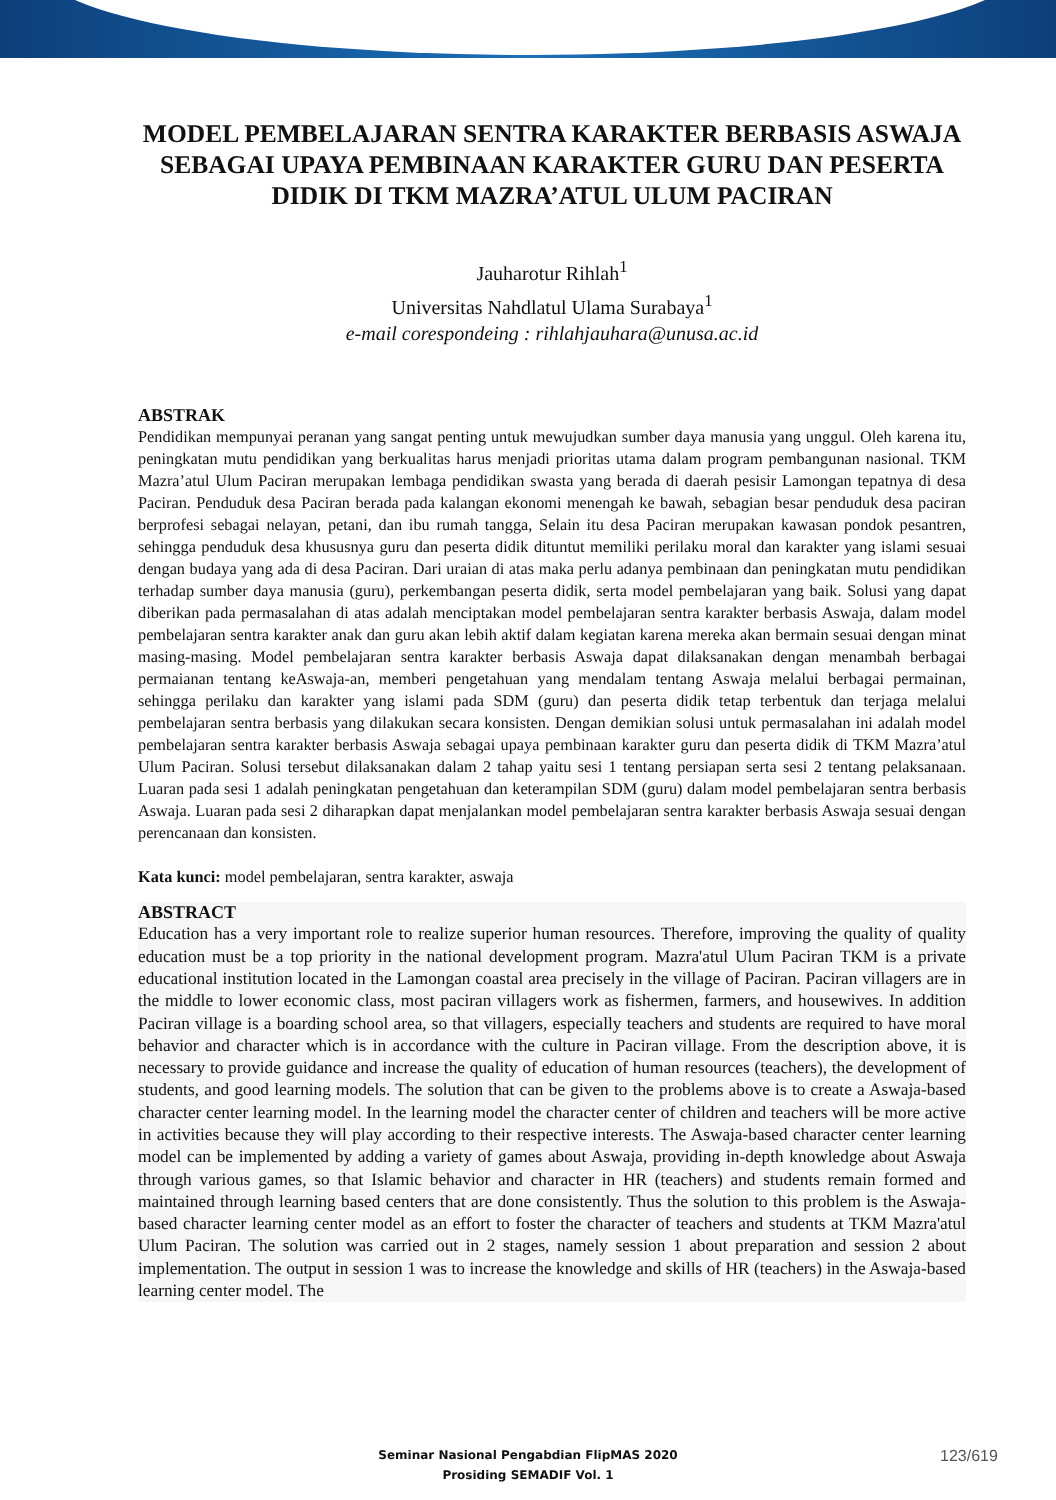MODEL PEMBELAJARAN SENTRA KARAKTER BERBASIS ASWAJA SEBAGAI UPAYA PEMBINAAN KARAKTER GURU DAN PESERTA DIDIK DI TKM MAZRA’ATUL ULUM PACIRAN
Jauharotur Rihlah<sup>1</sup>
Universitas Nahdlatul Ulama Surabaya<sup>1</sup>
e-mail corespondeing : rihlahjauhara@unusa.ac.id
ABSTRAK
Pendidikan mempunyai peranan yang sangat penting untuk mewujudkan sumber daya manusia yang unggul. Oleh karena itu, peningkatan mutu pendidikan yang berkualitas harus menjadi prioritas utama dalam program pembangunan nasional. TKM Mazra’atul Ulum Paciran merupakan lembaga pendidikan swasta yang berada di daerah pesisir Lamongan tepatnya di desa Paciran. Penduduk desa Paciran berada pada kalangan ekonomi menengah ke bawah, sebagian besar penduduk desa paciran berprofesi sebagai nelayan, petani, dan ibu rumah tangga, Selain itu desa Paciran merupakan kawasan pondok pesantren, sehingga penduduk desa khususnya guru dan peserta didik dituntut memiliki perilaku moral dan karakter yang islami sesuai dengan budaya yang ada di desa Paciran. Dari uraian di atas maka perlu adanya pembinaan dan peningkatan mutu pendidikan terhadap sumber daya manusia (guru), perkembangan peserta didik, serta model pembelajaran yang baik. Solusi yang dapat diberikan pada permasalahan di atas adalah menciptakan model pembelajaran sentra karakter berbasis Aswaja, dalam model pembelajaran sentra karakter anak dan guru akan lebih aktif dalam kegiatan karena mereka akan bermain sesuai dengan minat masing-masing. Model pembelajaran sentra karakter berbasis Aswaja dapat dilaksanakan dengan menambah berbagai permaianan tentang keAswaja-an, memberi pengetahuan yang mendalam tentang Aswaja melalui berbagai permainan, sehingga perilaku dan karakter yang islami pada SDM (guru) dan peserta didik tetap terbentuk dan terjaga melalui pembelajaran sentra berbasis yang dilakukan secara konsisten. Dengan demikian solusi untuk permasalahan ini adalah model pembelajaran sentra karakter berbasis Aswaja sebagai upaya pembinaan karakter guru dan peserta didik di TKM Mazra’atul Ulum Paciran. Solusi tersebut dilaksanakan dalam 2 tahap yaitu sesi 1 tentang persiapan serta sesi 2 tentang pelaksanaan. Luaran pada sesi 1 adalah peningkatan pengetahuan dan keterampilan SDM (guru) dalam model pembelajaran sentra berbasis Aswaja. Luaran pada sesi 2 diharapkan dapat menjalankan model pembelajaran sentra karakter berbasis Aswaja sesuai dengan perencanaan dan konsisten.
Kata kunci: model pembelajaran, sentra karakter, aswaja
ABSTRACT
Education has a very important role to realize superior human resources. Therefore, improving the quality of quality education must be a top priority in the national development program. Mazra'atul Ulum Paciran TKM is a private educational institution located in the Lamongan coastal area precisely in the village of Paciran. Paciran villagers are in the middle to lower economic class, most paciran villagers work as fishermen, farmers, and housewives. In addition Paciran village is a boarding school area, so that villagers, especially teachers and students are required to have moral behavior and character which is in accordance with the culture in Paciran village. From the description above, it is necessary to provide guidance and increase the quality of education of human resources (teachers), the development of students, and good learning models. The solution that can be given to the problems above is to create a Aswaja-based character center learning model. In the learning model the character center of children and teachers will be more active in activities because they will play according to their respective interests. The Aswaja-based character center learning model can be implemented by adding a variety of games about Aswaja, providing in-depth knowledge about Aswaja through various games, so that Islamic behavior and character in HR (teachers) and students remain formed and maintained through learning based centers that are done consistently. Thus the solution to this problem is the Aswaja-based character learning center model as an effort to foster the character of teachers and students at TKM Mazra'atul Ulum Paciran. The solution was carried out in 2 stages, namely session 1 about preparation and session 2 about implementation. The output in session 1 was to increase the knowledge and skills of HR (teachers) in the Aswaja-based learning center model. The
Seminar Nasional Pengabdian FlipMAS 2020
Prosiding SEMADIF Vol. 1
123/619